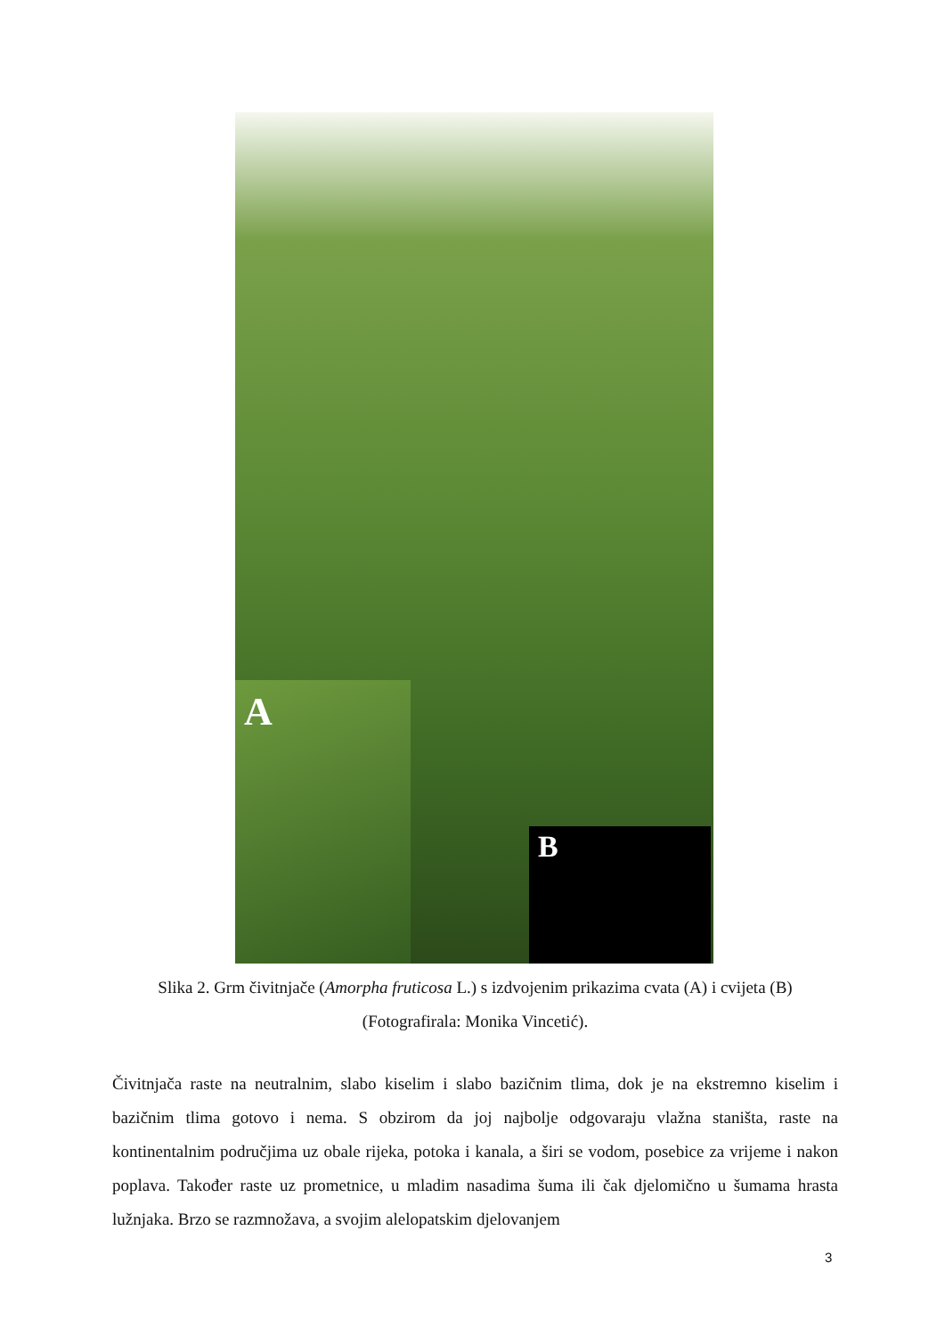A B
Slika 2. Grm čivitnjače (Amorpha fruticosa L.) s izdvojenim prikazima cvata (A) i cvijeta (B) (Fotografirala: Monika Vincetić).
Čivitnjača raste na neutralnim, slabo kiselim i slabo bazičnim tlima, dok je na ekstremno kiselim i bazičnim tlima gotovo i nema. S obzirom da joj najbolje odgovaraju vlažna staništa, raste na kontinentalnim područjima uz obale rijeka, potoka i kanala, a širi se vodom, posebice za vrijeme i nakon poplava. Također raste uz prometnice, u mladim nasadima šuma ili čak djelomično u šumama hrasta lužnjaka. Brzo se razmnožava, a svojim alelopatskim djelovanjem
3